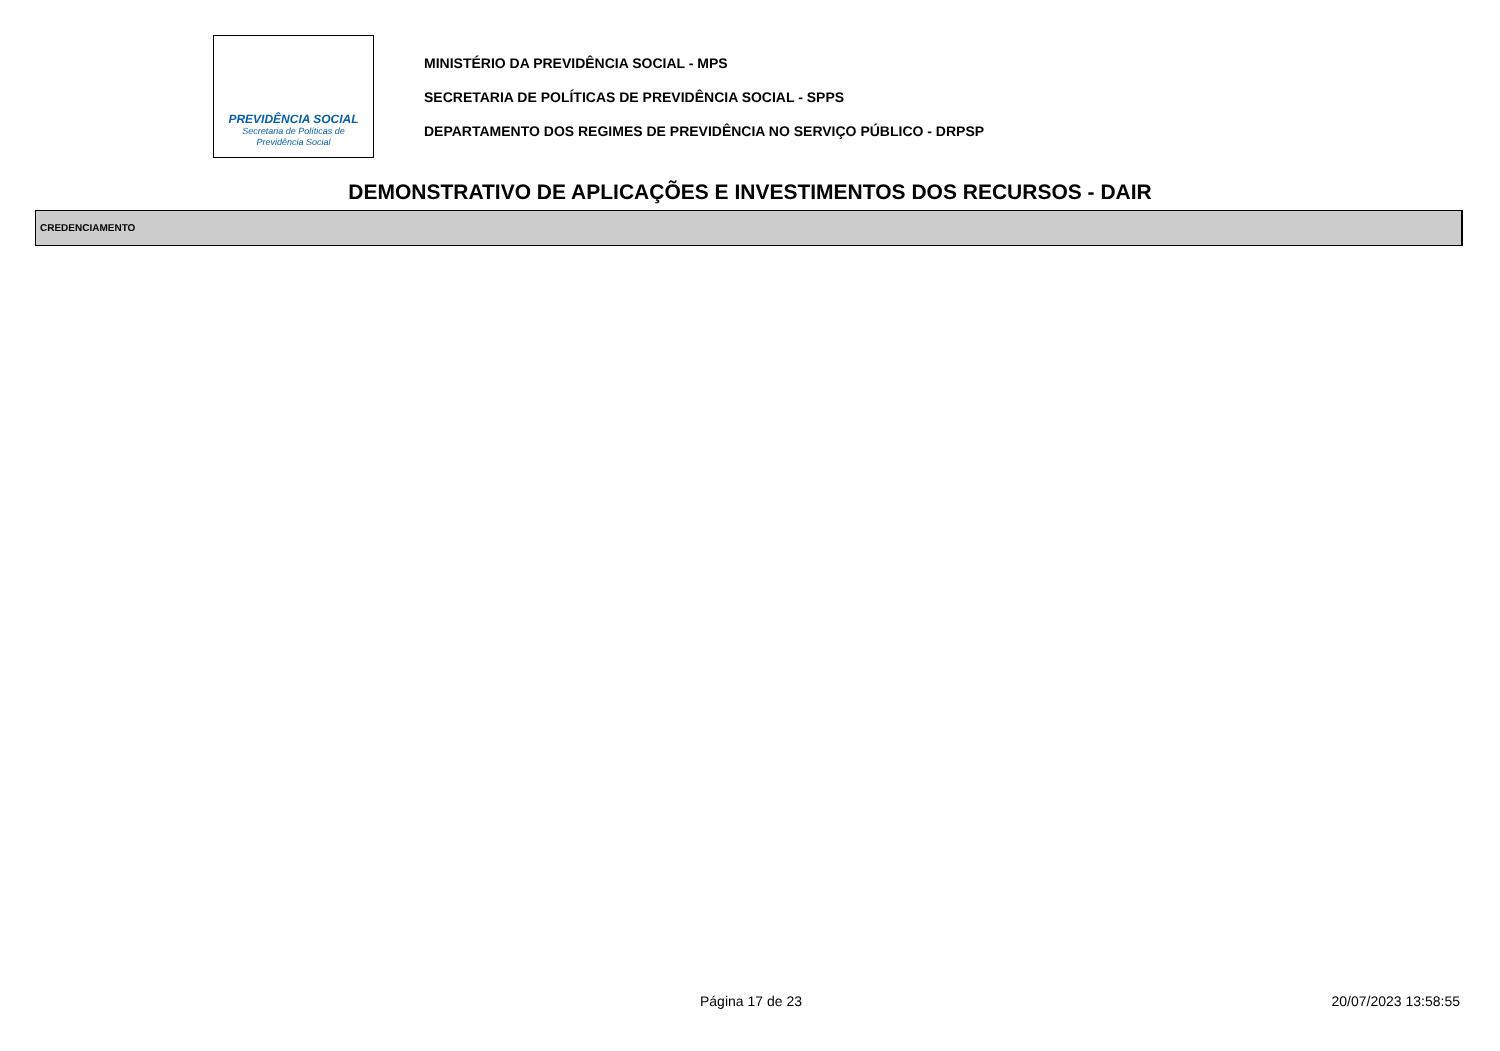PREVIDÊNCIA SOCIAL
Secretaria de Políticas de
Previdência Social
MINISTÉRIO DA PREVIDÊNCIA SOCIAL - MPS
SECRETARIA DE POLÍTICAS DE PREVIDÊNCIA SOCIAL - SPPS
DEPARTAMENTO DOS REGIMES DE PREVIDÊNCIA NO SERVIÇO PÚBLICO - DRPSP
DEMONSTRATIVO DE APLICAÇÕES E INVESTIMENTOS DOS RECURSOS - DAIR
CREDENCIAMENTO
Página 17 de 23 20/07/2023 13:58:55